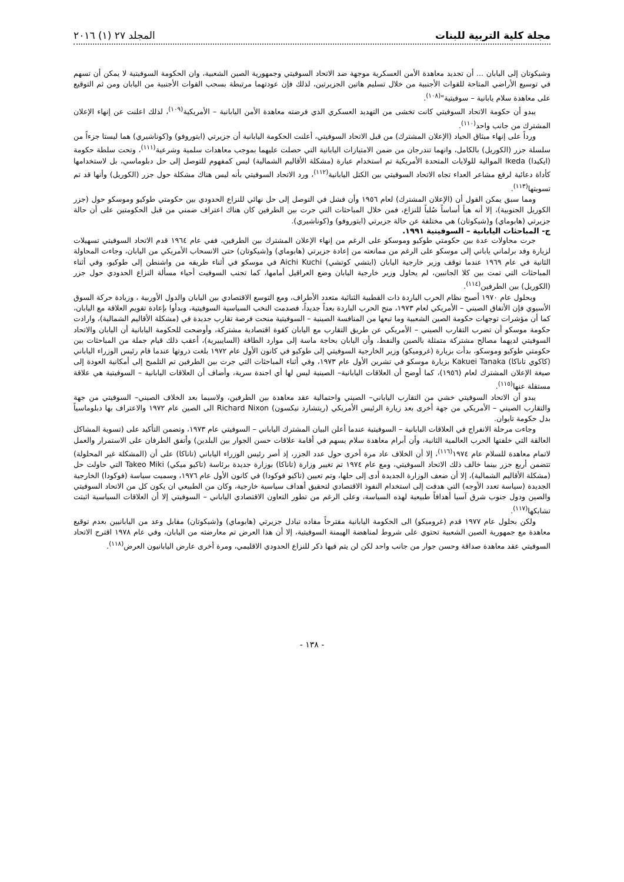مجلة كلية التربية للبنات المجلد ٢٧ (١) ٢٠١٦
وشيكوتان إلى اليابان ... أن تجديد معاهدة الأمن العسكرية موجهة ضد الاتحاد السوفيتي وجمهورية الصين الشعبية، وان الحكومة السوفيتية لا يمكن أن تسهم في توسيع الأراضي المتاحة للقوات الأجنبية من خلال تسليم هاتين الجزيرتين، لذلك فإن عودتهما مرتبطة بسحب القوات الأجنبية من اليابان ومن ثم التوقيع على معاهدة سلام يابانية – سوفيتية"<sup>(١٠٨)</sup>.
يبدو أن حكومة الاتحاد السوفيتي كانت تخشى من التهديد العسكري الذي فرضته معاهدة الأمن اليابانية – الأمريكية<sup>(١٠٩)</sup>، لذلك اعلنت عن إنهاء الإعلان المشترك من جانب واحد<sup>(١١٠)</sup>.
ورداً على إنهاء ميثاق الحياد (الإعلان المشترك) من قبل الاتحاد السوفيتي، أعلنت الحكومة اليابانية أن جزيرتي (ايتوروفو) و(كوناشيري) هما ليستا جزءاً من سلسلة جزر (الكوريل) بالكامل، وانهما تندرجان من ضمن الامتيازات اليابانية التي حصلت عليهما بموجب معاهدات سلمية وشرعية<sup>(١١١)</sup>، وتحت سلطة حكومة (ايكيدا) Ikeda الموالية للولايات المتحدة الأمريكية تم استخدام عبارة (مشكلة الأقاليم الشمالية) ليس كمفهوم للتوصل إلى حل دبلوماسي، بل لاستخدامها كأداة دعائية لرفع مشاعر العداء تجاه الاتحاد السوفيتي بين الكتل اليابانية<sup>(١١٢)</sup>، ورد الاتحاد السوفيتي بأنه ليس هناك مشكلة حول جزر (الكوريل) وأنها قد تم تسويتها<sup>(١١٣)</sup>.
ومما سبق يمكن القول أن (الإعلان المشترك) لعام ١٩٥٦ وأن فشل في التوصل إلى حل نهائي للنزاع الحدودي بين حكومتي طوكيو وموسكو حول (جزر الكوريل الجنوبية)، إلا أنه هيأ أساساً صُلباً للنزاع، فمن خلال المباحثات التي جرت بين الطرفين كان هناك اعتراف ضمني من قبل الحكومتين على أن حالة جزيرتي (هابوماي) و(شيكوتان) هي مختلفة عن حالة جزيرتي (ايتوروفو) و(كوناشيري).
ج- المباحثات اليابانية – السوفيتية ١٩٩١.
جرت محاولات عدة بين حكومتي طوكيو وموسكو على الرغم من إنهاء الإعلان المشترك بين الطرفين، ففي عام ١٩٦٤ قدم الاتحاد السوفيتي تسهيلات لزيارة وفد برلماني ياباني إلى موسكو على الرغم من ممانعته من إعادة جزيرتي (هابوماي) و(شيكوتان) حتى الانسحاب الأمريكي من اليابان، وجاءت المحاولة الثانية في عام ١٩٦٩ عندما توقف وزير خارجية اليابان (ايتشي كوتشي) Aichi Kuchi في موسكو في أثناء طريقه من واشنطن إلى طوكيو، وفي أثناء المباحثات التي تمت بين كلا الجانبين، لم يحاول وزير خارجية اليابان وضع العراقيل أمامها، كما تجنب السوفيت أحياء مسألة النزاع الحدودي حول جزر (الكوريل) بين الطرفين<sup>(١١٤)</sup>.
وبحلول عام ١٩٧٠ أصبح نظام الحرب الباردة ذات القطبية الثنائية متعدد الأطراف، ومع التوسع الاقتصادي بين اليابان والدول الأوربية ، وزيادة حركة السوق الأسيوي فإن الأتفاق الصيني – الأمريكي لعام ١٩٧٣، منح الحرب الباردة بعداً جديداً، فصدمت النخب السياسية السوفيتية، وبدأوا بإعادة تقويم العلاقة مع اليابان، كما أن مؤشرات توجهات حكومة الصين الشعبية وما تبعها من المنافسة الصينية – السوفيتية منحت فرصة تقارب جديدة في (مشكلة الأقاليم الشمالية)، وارادت حكومة موسكو أن تضرب التقارب الصيني – الأمريكي عن طريق التقارب مع اليابان كقوة اقتصادية مشتركة، وأوضحت للحكومة اليابانية أن اليابان والاتحاد السوفيتي لديهما مصالح مشتركة متمثلة بالصين والنفط، وأن اليابان بحاجة ماسة إلى موارد الطاقة (السايبيرية)، أعقب ذلك قيام جملة من المباحثات بين حكومتي طوكيو وموسكو، بدأت بزيارة (غروميكو) وزير الخارجية السوفيتي إلى طوكيو في كانون الأول عام ١٩٧٢ بلغت ذروتها عندما قام رئيس الوزراء الياباني (كاكوي تاناكا) Kakuei Tanaka بزيارة موسكو في تشرين الأول عام ١٩٧٣، وفي أثناء المباحثات التي جرت بين الطرفين تم التلميح إلى أمكانية العودة إلى صيغة الإعلان المشترك لعام (١٩٥٦)، كما أوضح أن العلاقات اليابانية– الصينية ليس لها أي اجندة سرية، وأضاف أن العلاقات اليابانية – السوفيتية هي علاقة مستقلة عنها<sup>(١١٥)</sup>.
يبدو أن الاتحاد السوفيتي خشي من التقارب الياباني– الصيني واحتمالية عقد معاهدة بين الطرفين، ولاسيما بعد الخلاف الصيني– السوفيتي من جهة والتقارب الصيني – الأمريكي من جهة أخرى بعد زيارة الرئيس الأمريكي (ريتشارد نيكسون) Richard Nixon الى الصين عام ١٩٧٢ والاعتراف بها دبلوماسياً بدل حكومة تايوان.
وجاءت مرحلة الانفراج في العلاقات اليابانية – السوفيتية عندما أعلن البيان المشترك الياباني – السوفيتي عام ١٩٧٣، وتضمن التأكيد على (تسوية المشاكل العالقة التي خلفتها الحرب العالمية الثانية، وأن أبرام معاهدة سلام يسهم في أقامة علاقات حسن الجوار بين البلدين) وأتفق الطرفان على الاستمرار والعمل لاتمام معاهدة للسلام عام ١٩٧٤<sup>(١١٦)</sup>، إلا أن الخلاف عاد مرة أخرى حول عدد الجزر، إذ أصر رئيس الوزراء الياباني (تاناكا) على أن (المشكلة غير المحلولة) تتضمن أربع جزر بينما خالف ذلك الاتحاد السوفيتي، ومع عام ١٩٧٤ تم تغيير وزارة (تاناكا) بوزارة جديدة برئاسة (تاكيو ميكي) Takeo Miki التي حاولت حل (مشكلة الأقاليم الشمالية)، إلا أن ضعف الوزارة الجديدة أدى إلى حلها، وتم تعيين (تاكيو فوكودا) في كانون الأول عام ١٩٧٦، وسميت سياسة (فوكودا) الخارجية الجديدة (سياسة تعدد الأوجه) التي هدفت إلى استخدام النفوذ الاقتصادي لتحقيق أهداف سياسية خارجية، وكان من الطبيعي ان يكون كل من الاتحاد السوفيتي والصين ودول جنوب شرق آسيا أهدافاً طبيعية لهذه السياسة، وعلى الرغم من تطور التعاون الاقتصادي الياباني – السوفيتي إلا أن العلاقات السياسية اثبتت تشابكها<sup>(١١٧)</sup>.
ولكن بحلول عام ١٩٧٧ قدم (غروميكو) الى الحكومة اليابانية مقترحاً مفاده تبادل جزيرتي (هابوماي) و(شيكوتان) مقابل وعد من اليابانيين بعدم توقيع معاهدة مع جمهورية الصين الشعبية تحتوي على شروط لمناهضة الهيمنة السوفيتية، إلا أن هذا العرض تم معارضته من اليابان، وفي عام ١٩٧٨ اقترح الاتحاد السوفيتي عقد معاهدة صداقة وحسن جوار من جانب واحد لكن لن يتم فيها ذكر للنزاع الحدودي الاقليمي، ومرة أخرى عارض اليابانيون العرض<sup>(١١٨)</sup>.
- ١٣٨ -